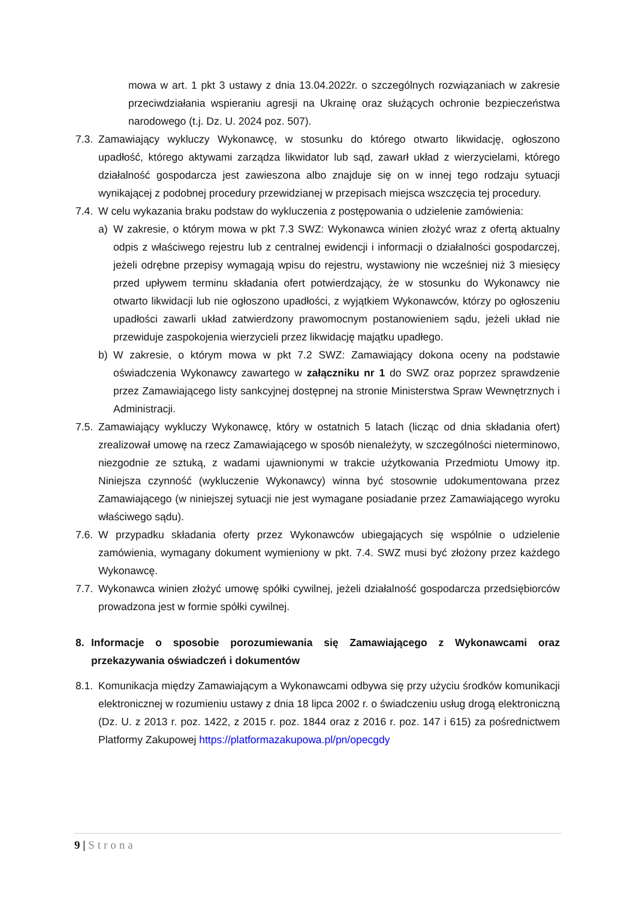mowa w art. 1 pkt 3 ustawy z dnia 13.04.2022r. o szczególnych rozwiązaniach w zakresie przeciwdziałania wspieraniu agresji na Ukrainę oraz służących ochronie bezpieczeństwa narodowego (t.j. Dz. U. 2024 poz. 507).
7.3.
Zamawiający wykluczy Wykonawcę, w stosunku do którego otwarto likwidację, ogłoszono upadłość, którego aktywami zarządza likwidator lub sąd, zawarł układ z wierzycielami, którego działalność gospodarcza jest zawieszona albo znajduje się on w innej tego rodzaju sytuacji wynikającej z podobnej procedury przewidzianej w przepisach miejsca wszczęcia tej procedury.
7.4.
W celu wykazania braku podstaw do wykluczenia z postępowania o udzielenie zamówienia:
a) W zakresie, o którym mowa w pkt 7.3 SWZ: Wykonawca winien złożyć wraz z ofertą aktualny odpis z właściwego rejestru lub z centralnej ewidencji i informacji o działalności gospodarczej, jeżeli odrębne przepisy wymagają wpisu do rejestru, wystawiony nie wcześniej niż 3 miesięcy przed upływem terminu składania ofert potwierdzający, że w stosunku do Wykonawcy nie otwarto likwidacji lub nie ogłoszono upadłości, z wyjątkiem Wykonawców, którzy po ogłoszeniu upadłości zawarli układ zatwierdzony prawomocnym postanowieniem sądu, jeżeli układ nie przewiduje zaspokojenia wierzycieli przez likwidację majątku upadłego.
b) W zakresie, o którym mowa w pkt 7.2 SWZ: Zamawiający dokona oceny na podstawie oświadczenia Wykonawcy zawartego w załączniku nr 1 do SWZ oraz poprzez sprawdzenie przez Zamawiającego listy sankcyjnej dostępnej na stronie Ministerstwa Spraw Wewnętrznych i Administracji.
7.5.
Zamawiający wykluczy Wykonawcę, który w ostatnich 5 latach (licząc od dnia składania ofert) zrealizował umowę na rzecz Zamawiającego w sposób nienależyty, w szczególności nieterminowo, niezgodnie ze sztuką, z wadami ujawnionymi w trakcie użytkowania Przedmiotu Umowy itp. Niniejsza czynność (wykluczenie Wykonawcy) winna być stosownie udokumentowana przez Zamawiającego (w niniejszej sytuacji nie jest wymagane posiadanie przez Zamawiającego wyroku właściwego sądu).
7.6.
W przypadku składania oferty przez Wykonawców ubiegających się wspólnie o udzielenie zamówienia, wymagany dokument wymieniony w pkt. 7.4. SWZ musi być złożony przez każdego Wykonawcę.
7.7.
Wykonawca winien złożyć umowę spółki cywilnej, jeżeli działalność gospodarcza przedsiębiorców prowadzona jest w formie spółki cywilnej.
8. Informacje o sposobie porozumiewania się Zamawiającego z Wykonawcami oraz przekazywania oświadczeń i dokumentów
8.1.
Komunikacja między Zamawiającym a Wykonawcami odbywa się przy użyciu środków komunikacji elektronicznej w rozumieniu ustawy z dnia 18 lipca 2002 r. o świadczeniu usług drogą elektroniczną (Dz. U. z 2013 r. poz. 1422, z 2015 r. poz. 1844 oraz z 2016 r. poz. 147 i 615) za pośrednictwem Platformy Zakupowej https://platformazakupowa.pl/pn/opecgdy
9 | Strona